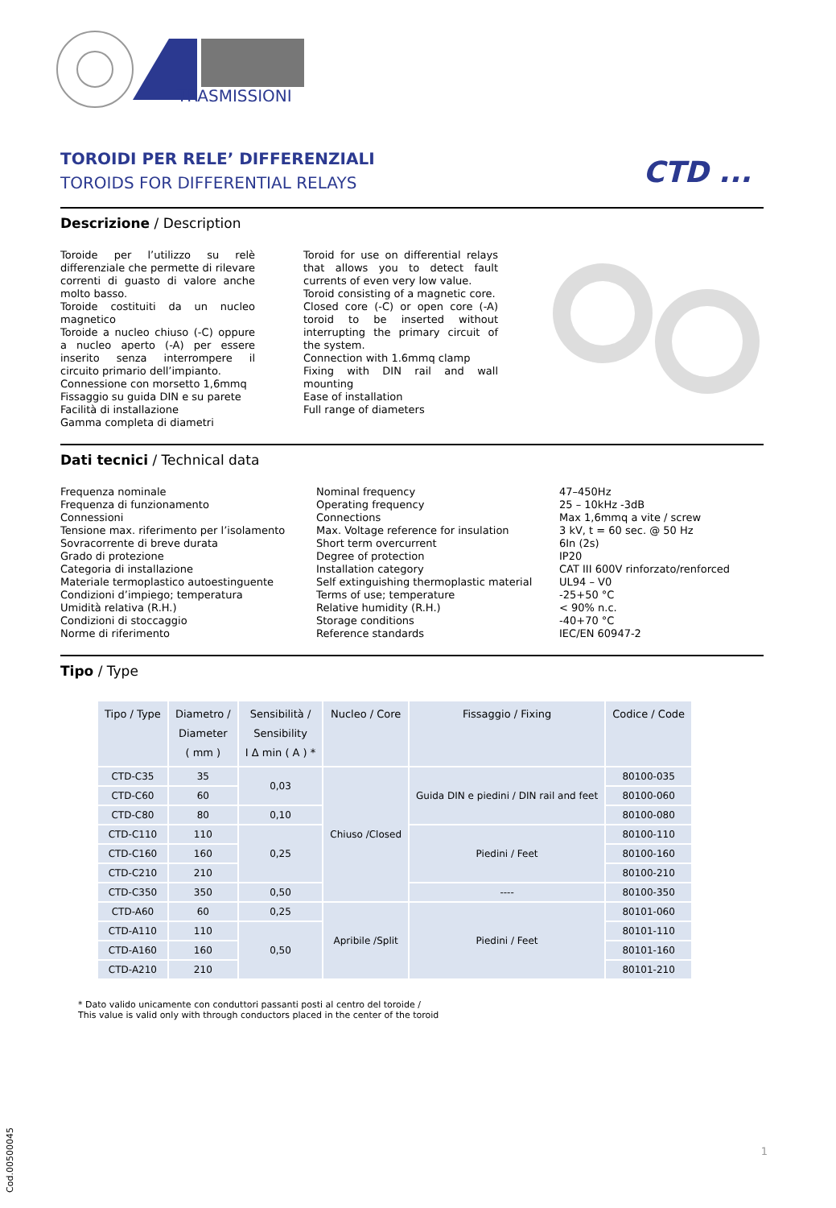TRASMISSIONI
CTD ...
TOROIDI PER RELE’ DIFFERENZIALI
TOROIDS FOR DIFFERENTIAL RELAYS
Descrizione / Description
Toroide per l’utilizzo su relè differenziale che permette di rilevare correnti di guasto di valore anche molto basso.
Toroide costituiti da un nucleo magnetico
Toroide a nucleo chiuso (-C) oppure a nucleo aperto (-A) per essere inserito senza interrompere il circuito primario dell’impianto.
Connessione con morsetto 1,6mmq
Fissaggio su guida DIN e su parete
Facilità di installazione
Gamma completa di diametri
Toroid for use on differential relays that allows you to detect fault currents of even very low value.
Toroid consisting of a magnetic core.
Closed core (-C) or open core (-A) toroid to be inserted without interrupting the primary circuit of the system.
Connection with 1.6mmq clamp
Fixing with DIN rail and wall mounting
Ease of installation
Full range of diameters
Dati tecnici / Technical data
Frequenza nominale
Frequenza di funzionamento
Connessioni
Tensione max. riferimento per l’isolamento
Sovracorrente di breve durata
Grado di protezione
Categoria di installazione
Materiale termoplastico autoestinguente
Condizioni d’impiego; temperatura
Umidità relativa (R.H.)
Condizioni di stoccaggio
Norme di riferimento
Nominal frequency
Operating frequency
Connections
Max. Voltage reference for insulation
Short term overcurrent
Degree of protection
Installation category
Self extinguishing thermoplastic material
Terms of use; temperature
Relative humidity (R.H.)
Storage conditions
Reference standards
47–450Hz
25 – 10kHz -3dB
Max 1,6mmq a vite / screw
3 kV, t = 60 sec. @ 50 Hz
6In (2s)
IP20
CAT III 600V rinforzato/renforced
UL94 – V0
-25+50 °C
< 90% n.c.
-40+70 °C
IEC/EN 60947-2
Tipo / Type
| Tipo / Type | Diametro / Diameter ( mm ) | Sensibilità / Sensibility I Δ min ( A ) * | Nucleo / Core | Fissaggio / Fixing | Codice / Code |
| --- | --- | --- | --- | --- | --- |
| CTD-C35 | 35 | 0,03 | Chiuso /Closed | Guida DIN e piedini / DIN rail and feet | 80100-035 |
| CTD-C60 | 60 | | | | 80100-060 |
| CTD-C80 | 80 | 0,10 | | | 80100-080 |
| CTD-C110 | 110 | 0,25 | | Piedini / Feet | 80100-110 |
| CTD-C160 | 160 | | | | 80100-160 |
| CTD-C210 | 210 | | | | 80100-210 |
| CTD-C350 | 350 | 0,50 | | ---- | 80100-350 |
| CTD-A60 | 60 | 0,25 | Apribile /Split | Piedini / Feet | 80101-060 |
| CTD-A110 | 110 | 0,50 | | | 80101-110 |
| CTD-A160 | 160 | | | | 80101-160 |
| CTD-A210 | 210 | | | | 80101-210 |
* Dato valido unicamente con conduttori passanti posti al centro del toroide /
This value is valid only with through conductors placed in the center of the toroid
1
Cod.00500045